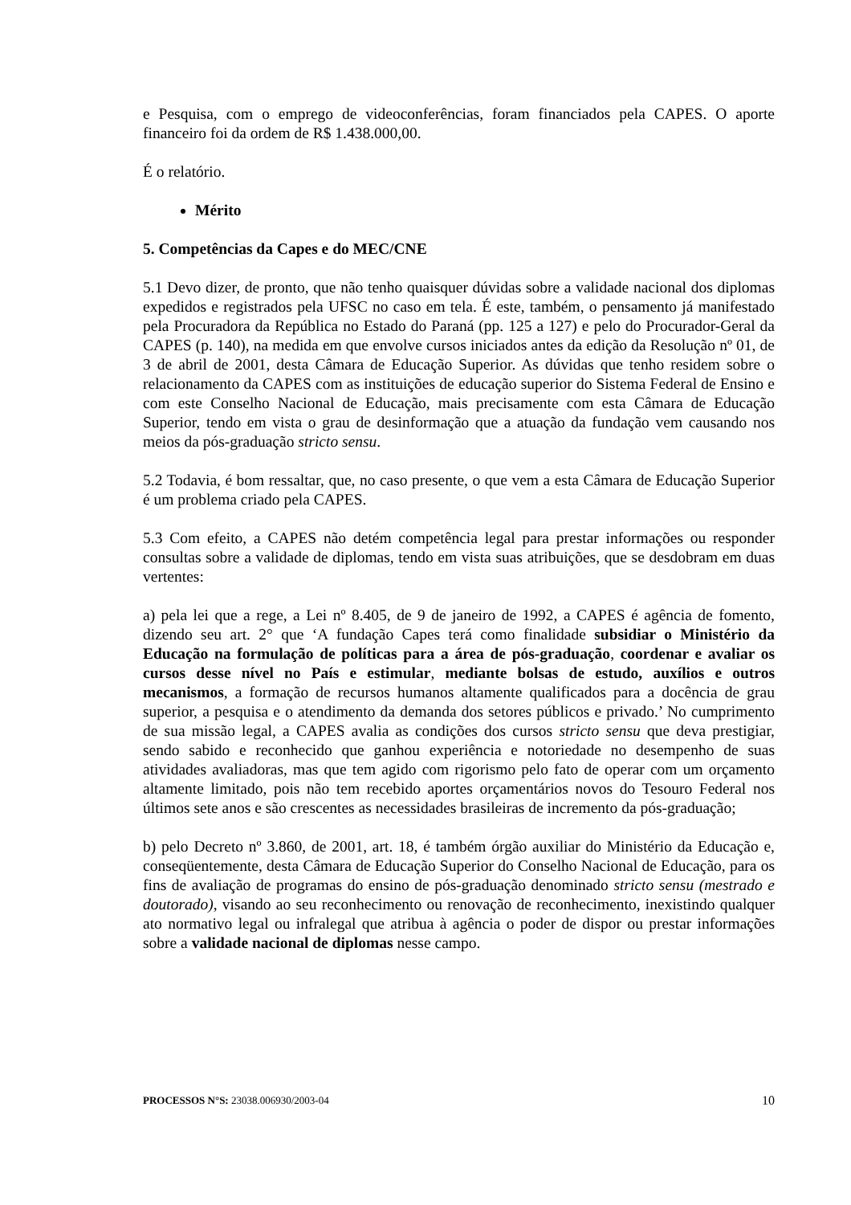e Pesquisa, com o emprego de videoconferências, foram financiados pela CAPES. O aporte financeiro foi da ordem de R$ 1.438.000,00.
É o relatório.
Mérito
5. Competências da Capes e do MEC/CNE
5.1 Devo dizer, de pronto, que não tenho quaisquer dúvidas sobre a validade nacional dos diplomas expedidos e registrados pela UFSC no caso em tela. É este, também, o pensamento já manifestado pela Procuradora da República no Estado do Paraná (pp. 125 a 127) e pelo do Procurador-Geral da CAPES (p. 140), na medida em que envolve cursos iniciados antes da edição da Resolução nº 01, de 3 de abril de 2001, desta Câmara de Educação Superior. As dúvidas que tenho residem sobre o relacionamento da CAPES com as instituições de educação superior do Sistema Federal de Ensino e com este Conselho Nacional de Educação, mais precisamente com esta Câmara de Educação Superior, tendo em vista o grau de desinformação que a atuação da fundação vem causando nos meios da pós-graduação stricto sensu.
5.2 Todavia, é bom ressaltar, que, no caso presente, o que vem a esta Câmara de Educação Superior é um problema criado pela CAPES.
5.3 Com efeito, a CAPES não detém competência legal para prestar informações ou responder consultas sobre a validade de diplomas, tendo em vista suas atribuições, que se desdobram em duas vertentes:
a) pela lei que a rege, a Lei nº 8.405, de 9 de janeiro de 1992, a CAPES é agência de fomento, dizendo seu art. 2° que ‘A fundação Capes terá como finalidade subsidiar o Ministério da Educação na formulação de políticas para a área de pós-graduação, coordenar e avaliar os cursos desse nível no País e estimular, mediante bolsas de estudo, auxílios e outros mecanismos, a formação de recursos humanos altamente qualificados para a docência de grau superior, a pesquisa e o atendimento da demanda dos setores públicos e privado.’ No cumprimento de sua missão legal, a CAPES avalia as condições dos cursos stricto sensu que deva prestigiar, sendo sabido e reconhecido que ganhou experiência e notoriedade no desempenho de suas atividades avaliadoras, mas que tem agido com rigorismo pelo fato de operar com um orçamento altamente limitado, pois não tem recebido aportes orçamentários novos do Tesouro Federal nos últimos sete anos e são crescentes as necessidades brasileiras de incremento da pós-graduação;
b) pelo Decreto nº 3.860, de 2001, art. 18, é também órgão auxiliar do Ministério da Educação e, conseqüentemente, desta Câmara de Educação Superior do Conselho Nacional de Educação, para os fins de avaliação de programas do ensino de pós-graduação denominado stricto sensu (mestrado e doutorado), visando ao seu reconhecimento ou renovação de reconhecimento, inexistindo qualquer ato normativo legal ou infralegal que atribua à agência o poder de dispor ou prestar informações sobre a validade nacional de diplomas nesse campo.
PROCESSOS N°S: 23038.006930/2003-04 10